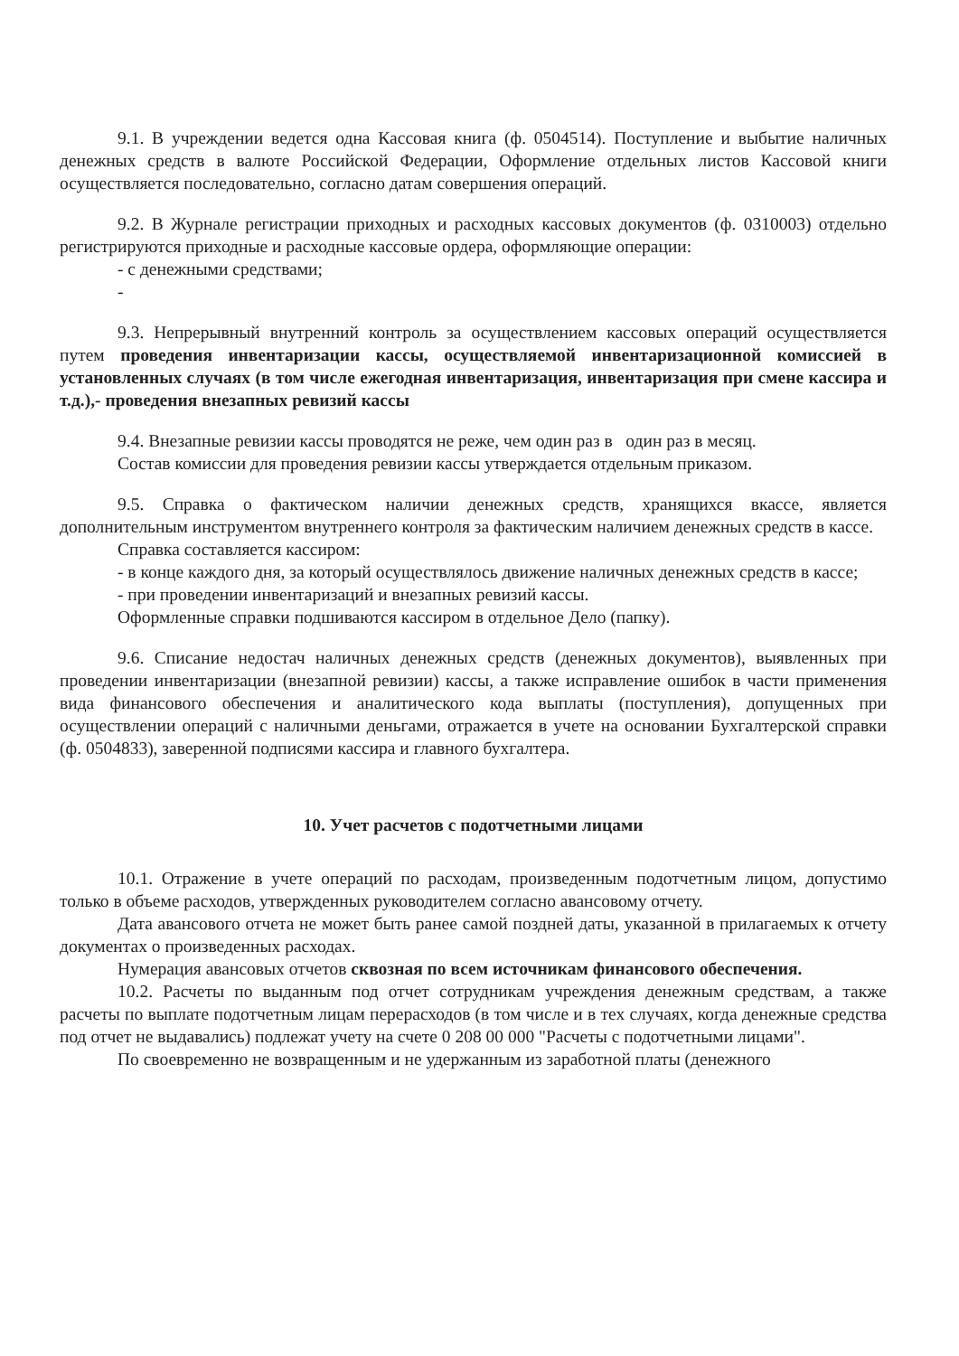9.1. В учреждении ведется одна Кассовая книга (ф. 0504514). Поступление и выбытие наличных денежных средств в валюте Российской Федерации, Оформление отдельных листов Кассовой книги осуществляется последовательно, согласно датам совершения операций.
9.2. В Журнале регистрации приходных и расходных кассовых документов (ф. 0310003) отдельно регистрируются приходные и расходные кассовые ордера, оформляющие операции:
- с денежными средствами;
-
9.3. Непрерывный внутренний контроль за осуществлением кассовых операций осуществляется путем проведения инвентаризации кассы, осуществляемой инвентаризационной комиссией в установленных случаях (в том числе ежегодная инвентаризация, инвентаризация при смене кассира и т.д.),- проведения внезапных ревизий кассы
9.4. Внезапные ревизии кассы проводятся не реже, чем один раз в один раз в месяц.
Состав комиссии для проведения ревизии кассы утверждается отдельным приказом.
9.5. Справка о фактическом наличии денежных средств, хранящихся вкассе, является дополнительным инструментом внутреннего контроля за фактическим наличием денежных средств в кассе.
Справка составляется кассиром:
- в конце каждого дня, за который осуществлялось движение наличных денежных средств в кассе;
- при проведении инвентаризаций и внезапных ревизий кассы.
Оформленные справки подшиваются кассиром в отдельное Дело (папку).
9.6. Списание недостач наличных денежных средств (денежных документов), выявленных при проведении инвентаризации (внезапной ревизии) кассы, а также исправление ошибок в части применения вида финансового обеспечения и аналитического кода выплаты (поступления), допущенных при осуществлении операций с наличными деньгами, отражается в учете на основании Бухгалтерской справки (ф. 0504833), заверенной подписями кассира и главного бухгалтера.
10. Учет расчетов с подотчетными лицами
10.1. Отражение в учете операций по расходам, произведенным подотчетным лицом, допустимо только в объеме расходов, утвержденных руководителем согласно авансовому отчету.
Дата авансового отчета не может быть ранее самой поздней даты, указанной в прилагаемых к отчету документах о произведенных расходах.
Нумерация авансовых отчетов сквозная по всем источникам финансового обеспечения.
10.2. Расчеты по выданным под отчет сотрудникам учреждения денежным средствам, а также расчеты по выплате подотчетным лицам перерасходов (в том числе и в тех случаях, когда денежные средства под отчет не выдавались) подлежат учету на счете 0 208 00 000 "Расчеты с подотчетными лицами".
По своевременно не возвращенным и не удержанным из заработной платы (денежного